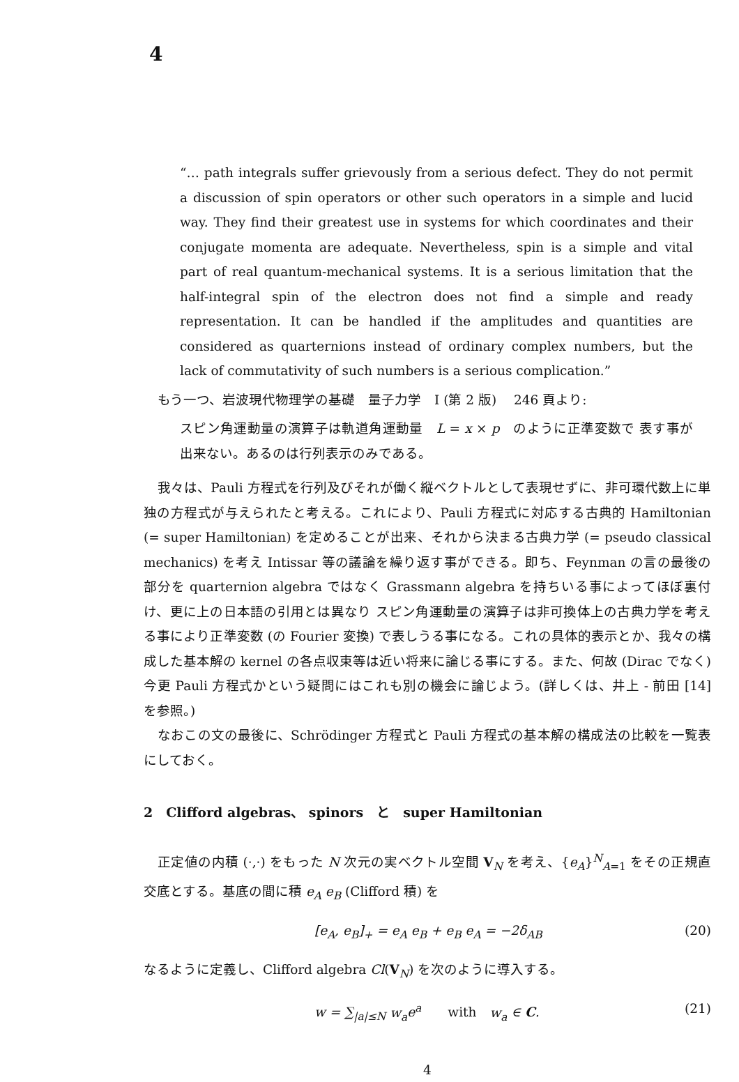4
“… path integrals suffer grievously from a serious defect. They do not permit a discussion of spin operators or other such operators in a simple and lucid way. They find their greatest use in systems for which coordinates and their conjugate momenta are adequate. Nevertheless, spin is a simple and vital part of real quantum-mechanical systems. It is a serious limitation that the half-integral spin of the electron does not find a simple and ready representation. It can be handled if the amplitudes and quantities are considered as quarternions instead of ordinary complex numbers, but the lack of commutativity of such numbers is a serious complication.”
もう一つ、岩波現代物理学の基礎　量子力学　I (第 2 版)　 246 頁より:
スピン角運動量の演算子は軌道角運動量　L = x × p　のように正準変数で 表す事が出来ない。あるのは行列表示のみである。
我々は、Pauli 方程式を行列及びそれが働く縦ベクトルとして表現せずに、非可環代数上に単独の方程式が与えられたと考える。これにより、Pauli 方程式に対応する古典的 Hamiltonian (= super Hamiltonian) を定めることが出来、それから決まる古典力学 (= pseudo classical mechanics) を考え Intissar 等の議論を繰り返す事ができる。即ち、Feynman の言の最後の部分を quarternion algebra ではなく Grassmann algebra を持ちいる事によってほぼ裏付け、更に上の日本語の引用とは異なり スピン角運動量の演算子は非可換体上の古典力学を考える事により正準変数 (の Fourier 変換) で表しうる事になる。これの具体的表示とか、我々の構成した基本解の kernel の各点収束等は近い将来に論じる事にする。また、何故 (Dirac でなく) 今更 Pauli 方程式かという疑問にはこれも別の機会に論じよう。(詳しくは、井上 - 前田 [14] を参照。)
なおこの文の最後に、Schrödinger 方程式と Pauli 方程式の基本解の構成法の比較を一覧表にしておく。
2　Clifford algebras、 spinors　と　super Hamiltonian
正定値の内積 (·,·) をもった N 次元の実ベクトル空間 V<sub>N</sub> を考え、{e<sub>A</sub>}<sup>N</sup><sub>A=1</sub> をその正規直交底とする。基底の間に積 e<sub>A</sub> e<sub>B</sub> (Clifford 積) を
[e<sub>A</sub>, e<sub>B</sub>]<sub>+</sub> = e<sub>A</sub> e<sub>B</sub> + e<sub>B</sub> e<sub>A</sub> = −2δ<sub>AB</sub> (20)
なるように定義し、Clifford algebra Cl(V<sub>N</sub>) を次のように導入する。
w = ∑<sub>|a|≤N</sub> w<sub>a</sub>e<sup>a</sup>　　with　w<sub>a</sub> ∈ C. (21)
4